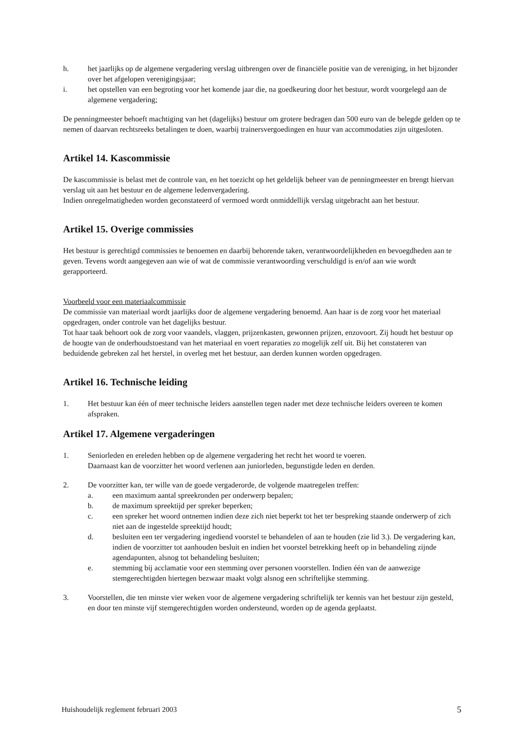h. het jaarlijks op de algemene vergadering verslag uitbrengen over de financiële positie van de vereniging, in het bijzonder over het afgelopen verenigingsjaar;
i. het opstellen van een begroting voor het komende jaar die, na goedkeuring door het bestuur, wordt voorgelegd aan de algemene vergadering;
De penningmeester behoeft machtiging van het (dagelijks) bestuur om grotere bedragen dan 500 euro van de belegde gelden op te nemen of daarvan rechtsreeks betalingen te doen, waarbij trainersvergoedingen en huur van accommodaties zijn uitgesloten.
Artikel 14. Kascommissie
De kascommissie is belast met de controle van, en het toezicht op het geldelijk beheer van de penningmeester en brengt hiervan verslag uit aan het bestuur en de algemene ledenvergadering.
Indien onregelmatigheden worden geconstateerd of vermoed wordt onmiddellijk verslag uitgebracht aan het bestuur.
Artikel 15. Overige commissies
Het bestuur is gerechtigd commissies te benoemen en daarbij behorende taken, verantwoordelijkheden en bevoegdheden aan te geven. Tevens wordt aangegeven aan wie of wat de commissie verantwoording verschuldigd is en/of aan wie wordt gerapporteerd.
Voorbeeld voor een materiaalcommissie
De commissie van materiaal wordt jaarlijks door de algemene vergadering benoemd. Aan haar is de zorg voor het materiaal opgedragen, onder controle van het dagelijks bestuur.
Tot haar taak behoort ook de zorg voor vaandels, vlaggen, prijzenkasten, gewonnen prijzen, enzovoort. Zij houdt het bestuur op de hoogte van de onderhoudstoestand van het materiaal en voert reparaties zo mogelijk zelf uit. Bij het constateren van beduidende gebreken zal het herstel, in overleg met het bestuur, aan derden kunnen worden opgedragen.
Artikel 16. Technische leiding
1. Het bestuur kan één of meer technische leiders aanstellen tegen nader met deze technische leiders overeen te komen afspraken.
Artikel 17. Algemene vergaderingen
1. Seniorleden en ereleden hebben op de algemene vergadering het recht het woord te voeren.
Daarnaast kan de voorzitter het woord verlenen aan juniorleden, begunstigde leden en derden.
2. De voorzitter kan, ter wille van de goede vergaderorde, de volgende maatregelen treffen:
a. een maximum aantal spreekronden per onderwerp bepalen;
b. de maximum spreektijd per spreker beperken;
c. een spreker het woord ontnemen indien deze zich niet beperkt tot het ter bespreking staande onderwerp of zich niet aan de ingestelde spreektijd houdt;
d. besluiten een ter vergadering ingediend voorstel te behandelen of aan te houden (zie lid 3.). De vergadering kan, indien de voorzitter tot aanhouden besluit en indien het voorstel betrekking heeft op in behandeling zijnde agendapunten, alsnog tot behandeling besluiten;
e. stemming bij acclamatie voor een stemming over personen voorstellen. Indien één van de aanwezige stemgerechtigden hiertegen bezwaar maakt volgt alsnog een schriftelijke stemming.
3. Voorstellen, die ten minste vier weken voor de algemene vergadering schriftelijk ter kennis van het bestuur zijn gesteld, en door ten minste vijf stemgerechtigden worden ondersteund, worden op de agenda geplaatst.
Huishoudelijk reglement februari 2003 5